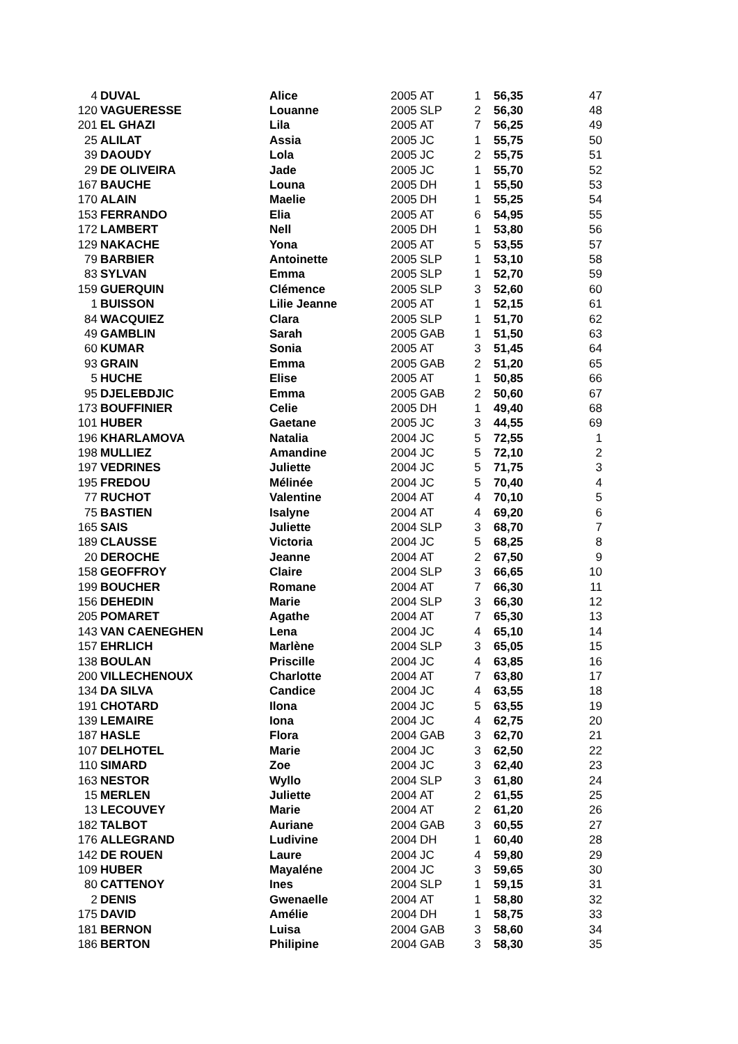| 4 | DUVAL | Alice | 2005 | AT | 1 | 56,35 | 47 |
| 120 | VAGUERESSE | Louanne | 2005 | SLP | 2 | 56,30 | 48 |
| 201 | EL GHAZI | Lila | 2005 | AT | 7 | 56,25 | 49 |
| 25 | ALILAT | Assia | 2005 | JC | 1 | 55,75 | 50 |
| 39 | DAOUDY | Lola | 2005 | JC | 2 | 55,75 | 51 |
| 29 | DE OLIVEIRA | Jade | 2005 | JC | 1 | 55,70 | 52 |
| 167 | BAUCHE | Louna | 2005 | DH | 1 | 55,50 | 53 |
| 170 | ALAIN | Maelie | 2005 | DH | 1 | 55,25 | 54 |
| 153 | FERRANDO | Elia | 2005 | AT | 6 | 54,95 | 55 |
| 172 | LAMBERT | Nell | 2005 | DH | 1 | 53,80 | 56 |
| 129 | NAKACHE | Yona | 2005 | AT | 5 | 53,55 | 57 |
| 79 | BARBIER | Antoinette | 2005 | SLP | 1 | 53,10 | 58 |
| 83 | SYLVAN | Emma | 2005 | SLP | 1 | 52,70 | 59 |
| 159 | GUERQUIN | Clémence | 2005 | SLP | 3 | 52,60 | 60 |
| 1 | BUISSON | Lilie Jeanne | 2005 | AT | 1 | 52,15 | 61 |
| 84 | WACQUIEZ | Clara | 2005 | SLP | 1 | 51,70 | 62 |
| 49 | GAMBLIN | Sarah | 2005 | GAB | 1 | 51,50 | 63 |
| 60 | KUMAR | Sonia | 2005 | AT | 3 | 51,45 | 64 |
| 93 | GRAIN | Emma | 2005 | GAB | 2 | 51,20 | 65 |
| 5 | HUCHE | Elise | 2005 | AT | 1 | 50,85 | 66 |
| 95 | DJELEBDJIC | Emma | 2005 | GAB | 2 | 50,60 | 67 |
| 173 | BOUFFINIER | Celie | 2005 | DH | 1 | 49,40 | 68 |
| 101 | HUBER | Gaetane | 2005 | JC | 3 | 44,55 | 69 |
| 196 | KHARLAMOVA | Natalia | 2004 | JC | 5 | 72,55 | 1 |
| 198 | MULLIEZ | Amandine | 2004 | JC | 5 | 72,10 | 2 |
| 197 | VEDRINES | Juliette | 2004 | JC | 5 | 71,75 | 3 |
| 195 | FREDOU | Mélinée | 2004 | JC | 5 | 70,40 | 4 |
| 77 | RUCHOT | Valentine | 2004 | AT | 4 | 70,10 | 5 |
| 75 | BASTIEN | Isalyne | 2004 | AT | 4 | 69,20 | 6 |
| 165 | SAIS | Juliette | 2004 | SLP | 3 | 68,70 | 7 |
| 189 | CLAUSSE | Victoria | 2004 | JC | 5 | 68,25 | 8 |
| 20 | DEROCHE | Jeanne | 2004 | AT | 2 | 67,50 | 9 |
| 158 | GEOFFROY | Claire | 2004 | SLP | 3 | 66,65 | 10 |
| 199 | BOUCHER | Romane | 2004 | AT | 7 | 66,30 | 11 |
| 156 | DEHEDIN | Marie | 2004 | SLP | 3 | 66,30 | 12 |
| 205 | POMARET | Agathe | 2004 | AT | 7 | 65,30 | 13 |
| 143 | VAN CAENEGHEN | Lena | 2004 | JC | 4 | 65,10 | 14 |
| 157 | EHRLICH | Marlène | 2004 | SLP | 3 | 65,05 | 15 |
| 138 | BOULAN | Priscille | 2004 | JC | 4 | 63,85 | 16 |
| 200 | VILLECHENOUX | Charlotte | 2004 | AT | 7 | 63,80 | 17 |
| 134 | DA SILVA | Candice | 2004 | JC | 4 | 63,55 | 18 |
| 191 | CHOTARD | Ilona | 2004 | JC | 5 | 63,55 | 19 |
| 139 | LEMAIRE | Iona | 2004 | JC | 4 | 62,75 | 20 |
| 187 | HASLE | Flora | 2004 | GAB | 3 | 62,70 | 21 |
| 107 | DELHOTEL | Marie | 2004 | JC | 3 | 62,50 | 22 |
| 110 | SIMARD | Zoe | 2004 | JC | 3 | 62,40 | 23 |
| 163 | NESTOR | Wyllo | 2004 | SLP | 3 | 61,80 | 24 |
| 15 | MERLEN | Juliette | 2004 | AT | 2 | 61,55 | 25 |
| 13 | LECOUVEY | Marie | 2004 | AT | 2 | 61,20 | 26 |
| 182 | TALBOT | Auriane | 2004 | GAB | 3 | 60,55 | 27 |
| 176 | ALLEGRAND | Ludivine | 2004 | DH | 1 | 60,40 | 28 |
| 142 | DE ROUEN | Laure | 2004 | JC | 4 | 59,80 | 29 |
| 109 | HUBER | Mayaléne | 2004 | JC | 3 | 59,65 | 30 |
| 80 | CATTENOY | Ines | 2004 | SLP | 1 | 59,15 | 31 |
| 2 | DENIS | Gwenaelle | 2004 | AT | 1 | 58,80 | 32 |
| 175 | DAVID | Amélie | 2004 | DH | 1 | 58,75 | 33 |
| 181 | BERNON | Luisa | 2004 | GAB | 3 | 58,60 | 34 |
| 186 | BERTON | Philipine | 2004 | GAB | 3 | 58,30 | 35 |